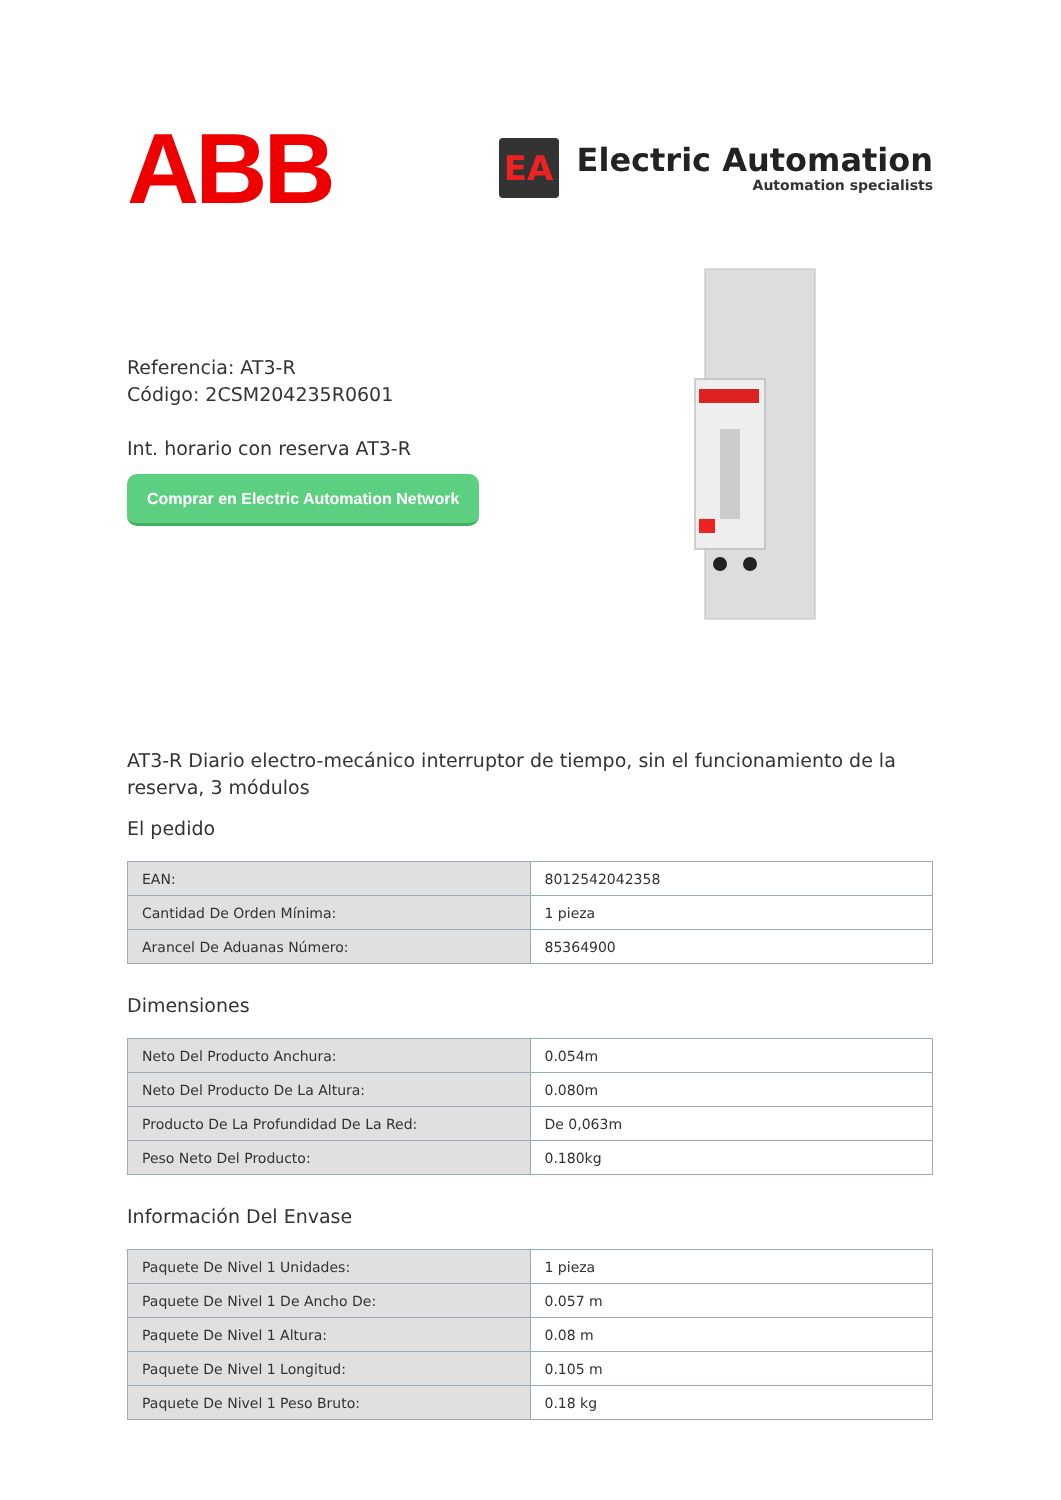ABB
EA
Electric Automation
Automation specialists
Referencia: AT3-R
Código: 2CSM204235R0601
Int. horario con reserva AT3-R
Comprar en Electric Automation Network
AT3-R Diario electro-mecánico interruptor de tiempo, sin el funcionamiento de la reserva, 3 módulos
El pedido
| EAN: | 8012542042358 |
| Cantidad De Orden Mínima: | 1 pieza |
| Arancel De Aduanas Número: | 85364900 |
Dimensiones
| Neto Del Producto Anchura: | 0.054m |
| Neto Del Producto De La Altura: | 0.080m |
| Producto De La Profundidad De La Red: | De 0,063m |
| Peso Neto Del Producto: | 0.180kg |
Información Del Envase
| Paquete De Nivel 1 Unidades: | 1 pieza |
| Paquete De Nivel 1 De Ancho De: | 0.057 m |
| Paquete De Nivel 1 Altura: | 0.08 m |
| Paquete De Nivel 1 Longitud: | 0.105 m |
| Paquete De Nivel 1 Peso Bruto: | 0.18 kg |